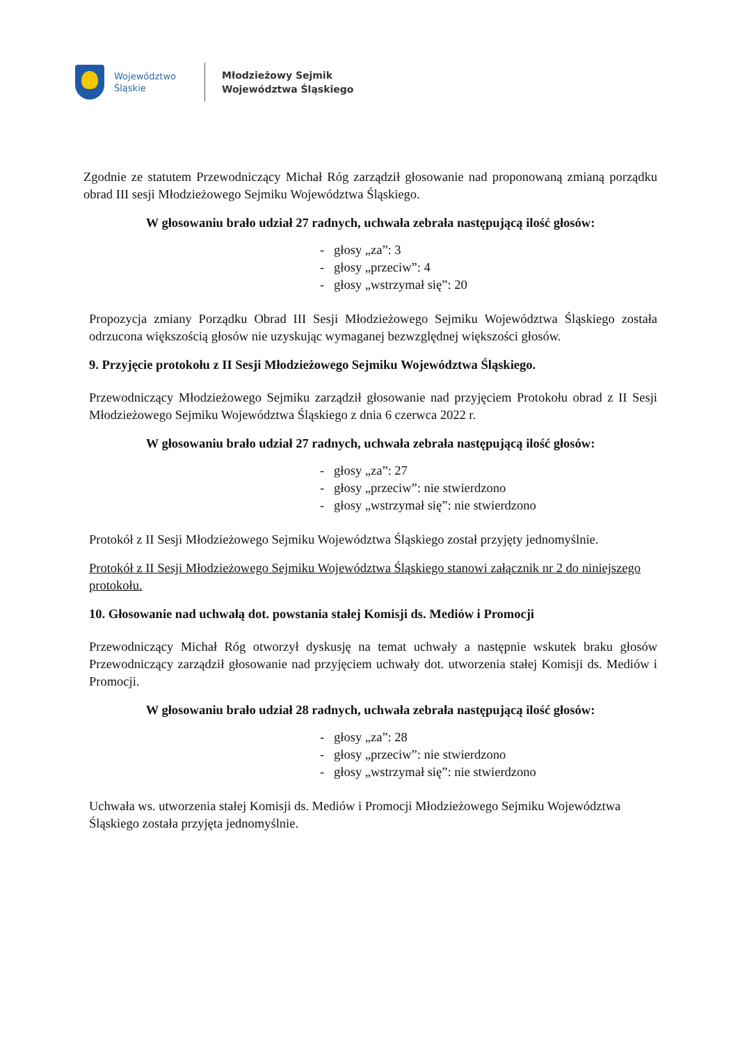Województwo Śląskie
Młodzieżowy Sejmik
Województwa Śląskiego
Zgodnie ze statutem Przewodniczący Michał Róg zarządził głosowanie nad proponowaną zmianą porządku obrad III sesji Młodzieżowego Sejmiku Województwa Śląskiego.
W głosowaniu brało udział 27 radnych, uchwała zebrała następującą ilość głosów:
- głosy „za”: 3
- głosy „przeciw”: 4
- głosy „wstrzymał się”: 20
Propozycja zmiany Porządku Obrad III Sesji Młodzieżowego Sejmiku Województwa Śląskiego została odrzucona większością głosów nie uzyskując wymaganej bezwzględnej większości głosów.
9. Przyjęcie protokołu z II Sesji Młodzieżowego Sejmiku Województwa Śląskiego.
Przewodniczący Młodzieżowego Sejmiku zarządził głosowanie nad przyjęciem Protokołu obrad z II Sesji Młodzieżowego Sejmiku Województwa Śląskiego z dnia 6 czerwca 2022 r.
W głosowaniu brało udział 27 radnych, uchwała zebrała następującą ilość głosów:
- głosy „za”: 27
- głosy „przeciw”: nie stwierdzono
- głosy „wstrzymał się”: nie stwierdzono
Protokół z II Sesji Młodzieżowego Sejmiku Województwa Śląskiego został przyjęty jednomyślnie.
Protokół z II Sesji Młodzieżowego Sejmiku Województwa Śląskiego stanowi załącznik nr 2 do niniejszego protokołu.
10. Głosowanie nad uchwałą dot. powstania stałej Komisji ds. Mediów i Promocji
Przewodniczący Michał Róg otworzył dyskusję na temat uchwały a następnie wskutek braku głosów Przewodniczący zarządził głosowanie nad przyjęciem uchwały dot. utworzenia stałej Komisji ds. Mediów i Promocji.
W głosowaniu brało udział 28 radnych, uchwała zebrała następującą ilość głosów:
- głosy „za”: 28
- głosy „przeciw”: nie stwierdzono
- głosy „wstrzymał się”: nie stwierdzono
Uchwała ws. utworzenia stałej Komisji ds. Mediów i Promocji Młodzieżowego Sejmiku Województwa Śląskiego została przyjęta jednomyślnie.